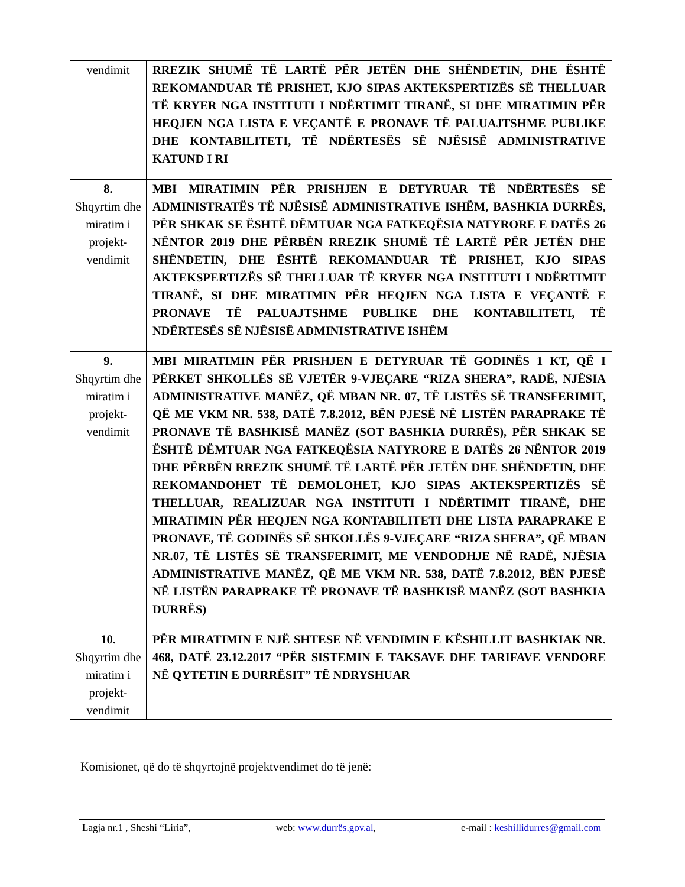| vendimit | RREZIK SHUMË TË LARTË PËR JETËN DHE SHËNDETIN, DHE ËSHTË REKOMANDUAR TË PRISHET, KJO SIPAS AKTEKSPERTIZËS SË THELLUAR TË KRYER NGA INSTITUTI I NDËRTIMIT TIRANË, SI DHE MIRATIMIN PËR HEQJEN NGA LISTA E VEÇANTË E PRONAVE TË PALUAJTSHME PUBLIKE DHE KONTABILITETI, TË NDËRTESËS SË NJËSISË ADMINISTRATIVE KATUND I RI |
| 8. Shqyrtim dhe miratim i projekt-vendimit | MBI MIRATIMIN PËR PRISHJEN E DETYRUAR TË NDËRTESËS SË ADMINISTRATËS TË NJËSISË ADMINISTRATIVE ISHËM, BASHKIA DURRËS, PËR SHKAK SE ËSHTË DËMTUAR NGA FATKEQËSIA NATYRORE E DATËS 26 NËNTOR 2019 DHE PËRBËN RREZIK SHUMË TË LARTË PËR JETËN DHE SHËNDETIN, DHE ËSHTË REKOMANDUAR TË PRISHET, KJO SIPAS AKTEKSPERTIZËS SË THELLUAR TË KRYER NGA INSTITUTI I NDËRTIMIT TIRANË, SI DHE MIRATIMIN PËR HEQJEN NGA LISTA E VEÇANTË E PRONAVE TË PALUAJTSHME PUBLIKE DHE KONTABILITETI, TË NDËRTESËS SË NJËSISË ADMINISTRATIVE ISHËM |
| 9. Shqyrtim dhe miratim i projekt-vendimit | MBI MIRATIMIN PËR PRISHJEN E DETYRUAR TË GODINËS 1 KT, QË I PËRKET SHKOLLËS SË VJETËR 9-VJEÇARE “RIZA SHERA”, RADË, NJËSIA ADMINISTRATIVE MANËZ, QË MBAN NR. 07, TË LISTËS SË TRANSFERIMIT, QË ME VKM NR. 538, DATË 7.8.2012, BËN PJESË NË LISTËN PARAPRAKE TË PRONAVE TË BASHKISË MANËZ (SOT BASHKIA DURRËS), PËR SHKAK SE ËSHTË DËMTUAR NGA FATKEQËSIA NATYRORE E DATËS 26 NËNTOR 2019 DHE PËRBËN RREZIK SHUMË TË LARTË PËR JETËN DHE SHËNDETIN, DHE REKOMANDOHET TË DEMOLOHET, KJO SIPAS AKTEKSPERTIZËS SË THELLUAR, REALIZUAR NGA INSTITUTI I NDËRTIMIT TIRANË, DHE MIRATIMIN PËR HEQJEN NGA KONTABILITETI DHE LISTA PARAPRAKE E PRONAVE, TË GODINËS SË SHKOLLËS 9-VJEÇARE “RIZA SHERA”, QË MBAN NR.07, TË LISTËS SË TRANSFERIMIT, ME VENDODHJE NË RADË, NJËSIA ADMINISTRATIVE MANËZ, QË ME VKM NR. 538, DATË 7.8.2012, BËN PJESË NË LISTËN PARAPRAKE TË PRONAVE TË BASHKISË MANËZ (SOT BASHKIA DURRËS) |
| 10. Shqyrtim dhe miratim i projekt-vendimit | PËR MIRATIMIN E NJË SHTESE NË VENDIMIN E KËSHILLIT BASHKIAK NR. 468, DATË 23.12.2017 “PËR SISTEMIN E TAKSAVE DHE TARIFAVE VENDORE NË QYTETIN E DURRËSIT” TË NDRYSHUAR |
Komisionet, që do të shqyrtojnë projektvendimet do të jenë:
Lagja nr.1 , Sheshi “Liria”, web: www.durrës.gov.al, e-mail : keshillidurres@gmail.com